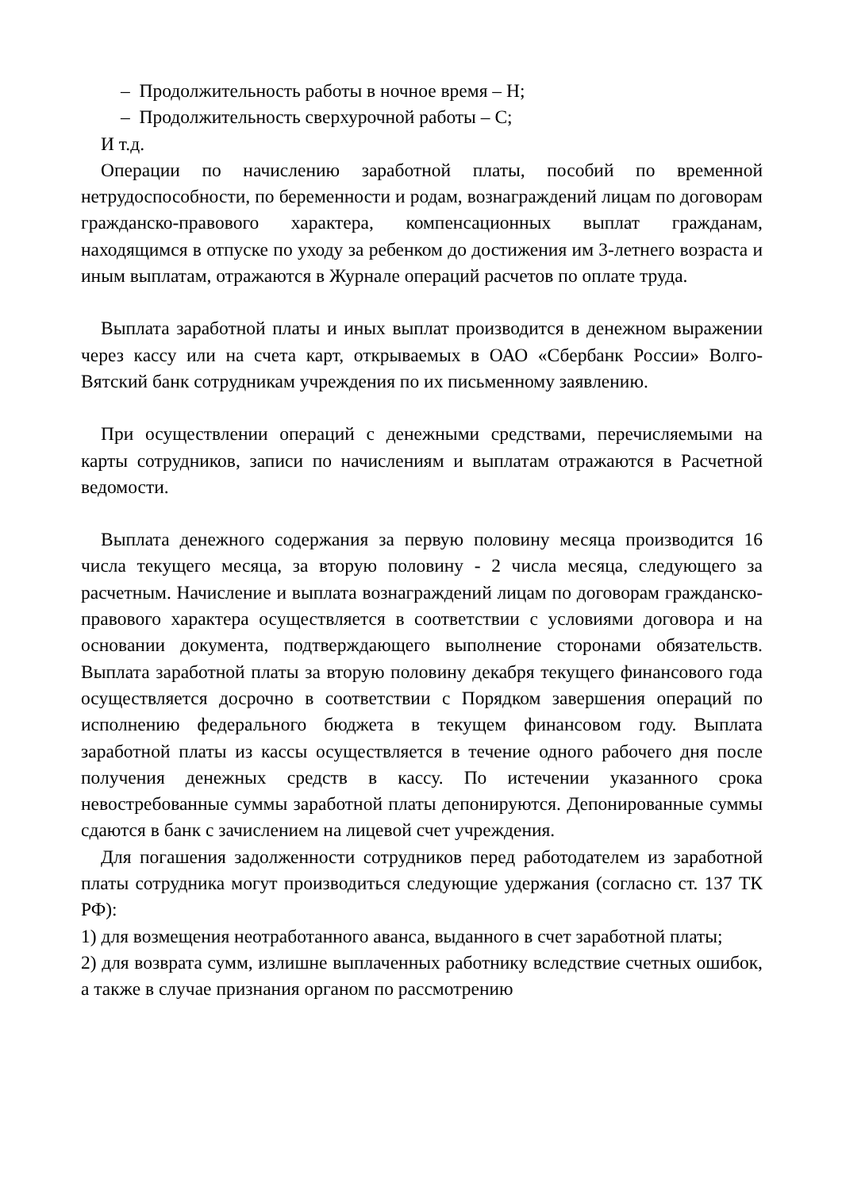– Продолжительность работы в ночное время – Н;
– Продолжительность сверхурочной работы – С;
И т.д.
Операции по начислению заработной платы, пособий по временной нетрудоспособности, по беременности и родам, вознаграждений лицам по договорам гражданско-правового характера, компенсационных выплат гражданам, находящимся в отпуске по уходу за ребенком до достижения им 3-летнего возраста и иным выплатам, отражаются в Журнале операций расчетов по оплате труда.
Выплата заработной платы и иных выплат производится в денежном выражении через кассу или на счета карт, открываемых в ОАО «Сбербанк России» Волго-Вятский банк сотрудникам учреждения по их письменному заявлению.
При осуществлении операций с денежными средствами, перечисляемыми на карты сотрудников, записи по начислениям и выплатам отражаются в Расчетной ведомости.
Выплата денежного содержания за первую половину месяца производится 16 числа текущего месяца, за вторую половину - 2 числа месяца, следующего за расчетным. Начисление и выплата вознаграждений лицам по договорам гражданско-правового характера осуществляется в соответствии с условиями договора и на основании документа, подтверждающего выполнение сторонами обязательств. Выплата заработной платы за вторую половину декабря текущего финансового года осуществляется досрочно в соответствии с Порядком завершения операций по исполнению федерального бюджета в текущем финансовом году. Выплата заработной платы из кассы осуществляется в течение одного рабочего дня после получения денежных средств в кассу. По истечении указанного срока невостребованные суммы заработной платы депонируются. Депонированные суммы сдаются в банк с зачислением на лицевой счет учреждения.
Для погашения задолженности сотрудников перед работодателем из заработной платы сотрудника могут производиться следующие удержания (согласно ст. 137 ТК РФ):
1) для возмещения неотработанного аванса, выданного в счет заработной платы;
2) для возврата сумм, излишне выплаченных работнику вследствие счетных ошибок, а также в случае признания органом по рассмотрению